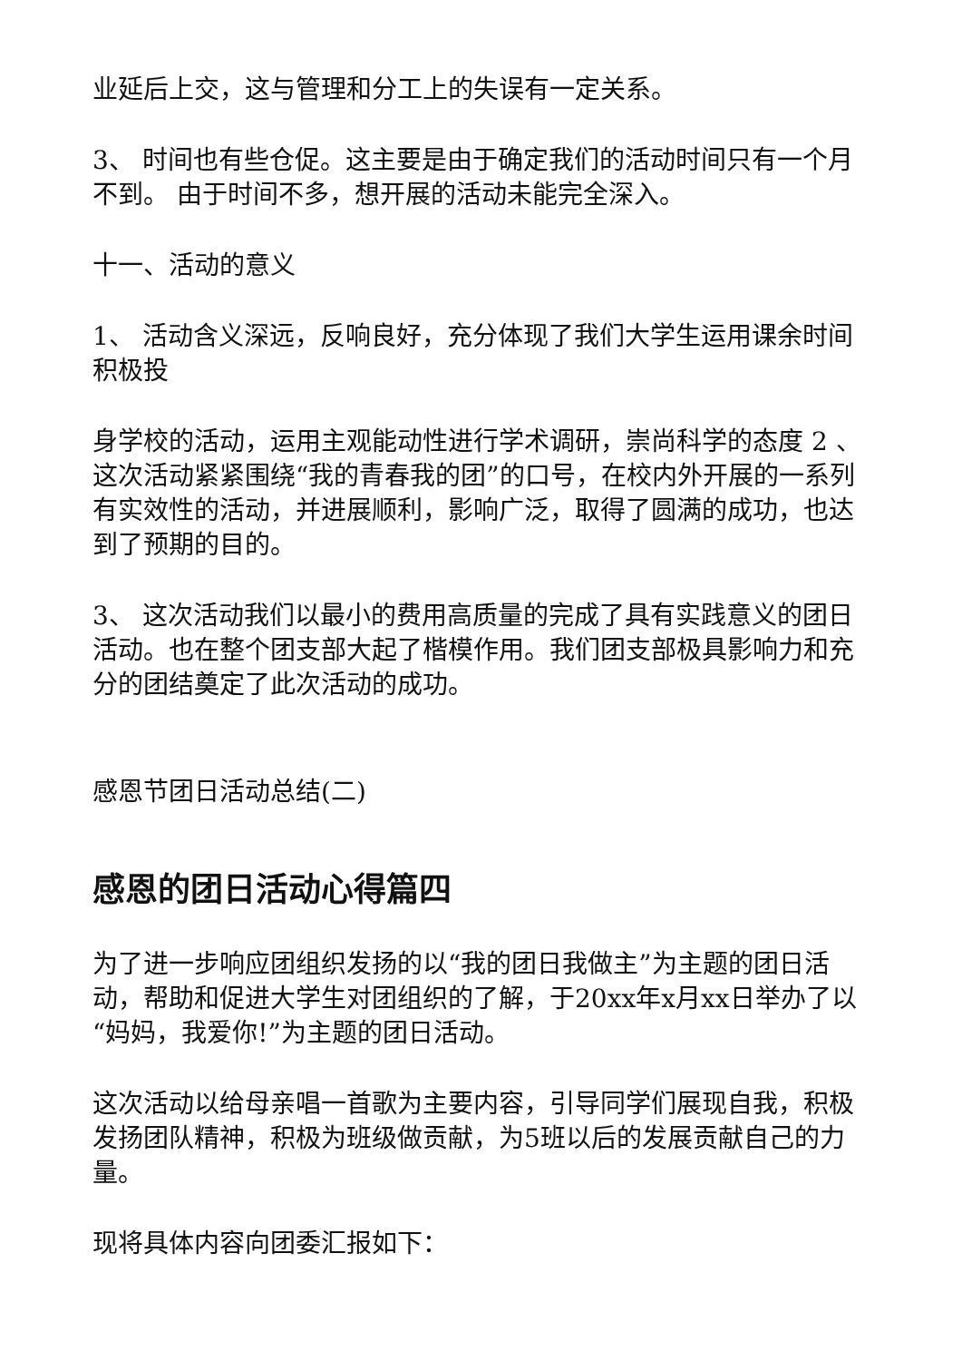业延后上交，这与管理和分工上的失误有一定关系。
3、 时间也有些仓促。这主要是由于确定我们的活动时间只有一个月不到。 由于时间不多，想开展的活动未能完全深入。
十一、活动的意义
1、 活动含义深远，反响良好，充分体现了我们大学生运用课余时间积极投
身学校的活动，运用主观能动性进行学术调研，崇尚科学的态度 2 、这次活动紧紧围绕“我的青春我的团”的口号，在校内外开展的一系列有实效性的活动，并进展顺利，影响广泛，取得了圆满的成功，也达到了预期的目的。
3、 这次活动我们以最小的费用高质量的完成了具有实践意义的团日活动。也在整个团支部大起了楷模作用。我们团支部极具影响力和充分的团结奠定了此次活动的成功。
感恩节团日活动总结(二)
感恩的团日活动心得篇四
为了进一步响应团组织发扬的以“我的团日我做主”为主题的团日活动，帮助和促进大学生对团组织的了解，于20xx年x月xx日举办了以“妈妈，我爱你!”为主题的团日活动。
这次活动以给母亲唱一首歌为主要内容，引导同学们展现自我，积极发扬团队精神，积极为班级做贡献，为5班以后的发展贡献自己的力量。
现将具体内容向团委汇报如下：